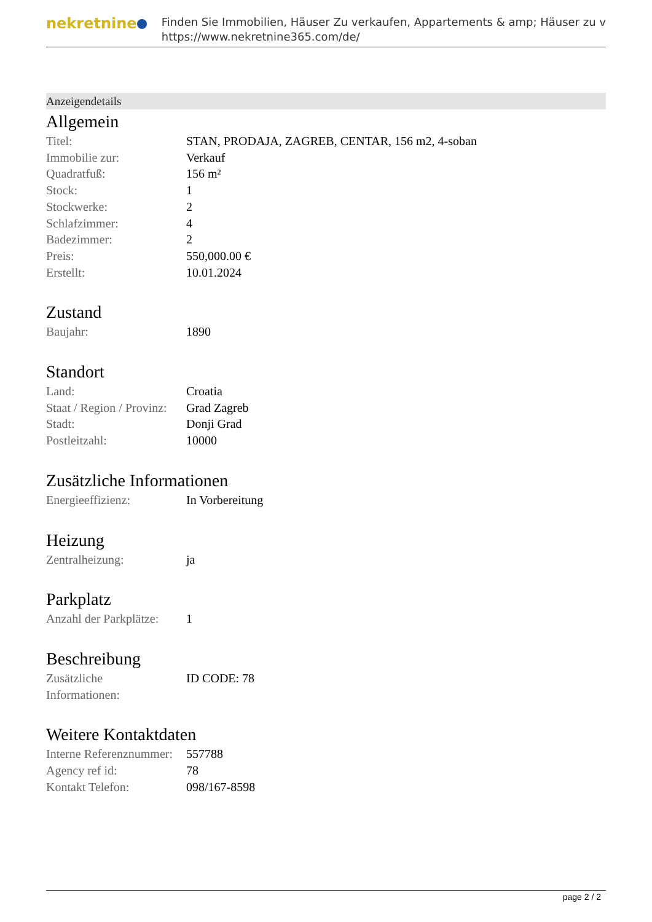nekretnine
Finden Sie Immobilien, Häuser Zu verkaufen, Appartements & amp; Häuser zu v
https://www.nekretnine365.com/de/
Anzeigendetails
Allgemein
| Titel: | STAN, PRODAJA, ZAGREB, CENTAR, 156 m2, 4-soban |
| Immobilie zur: | Verkauf |
| Quadratfuß: | 156 m² |
| Stock: | 1 |
| Stockwerke: | 2 |
| Schlafzimmer: | 4 |
| Badezimmer: | 2 |
| Preis: | 550,000.00 € |
| Erstellt: | 10.01.2024 |
Zustand
| Baujahr: | 1890 |
Standort
| Land: | Croatia |
| Staat / Region / Provinz: | Grad Zagreb |
| Stadt: | Donji Grad |
| Postleitzahl: | 10000 |
Zusätzliche Informationen
| Energieeffizienz: | In Vorbereitung |
Heizung
| Zentralheizung: | ja |
Parkplatz
| Anzahl der Parkplätze: | 1 |
Beschreibung
| Zusätzliche Informationen: | ID CODE: 78 |
Weitere Kontaktdaten
| Interne Referenznummer: | 557788 |
| Agency ref id: | 78 |
| Kontakt Telefon: | 098/167-8598 |
page 2 / 2